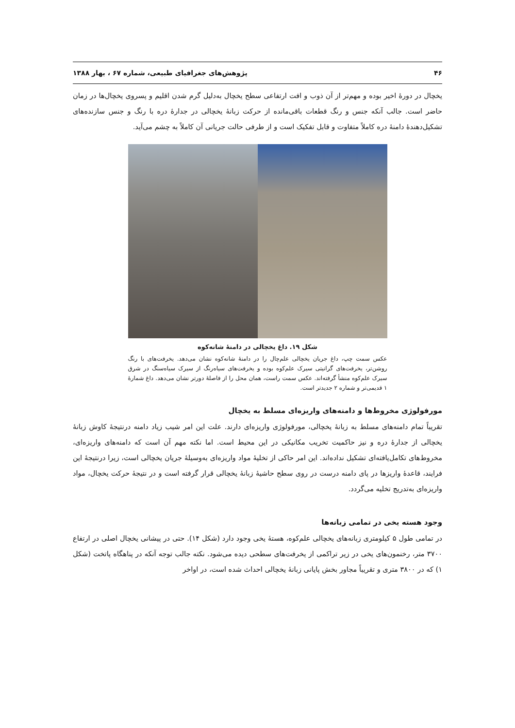۴۶ پژوهش‌های جغرافیای طبیعی، شماره ۶۷ ، بهار ۱۳۸۸
یخچال در دورهٔ اخیر بوده و مهم‌تر از آن ذوب و افت ارتفاعی سطح یخچال به‌دلیل گرم شدن اقلیم و پسروی یخچال‌ها در زمان حاضر است. جالب آنکه جنس و رنگ قطعات باقی‌مانده از حرکت زبانهٔ یخچالی در جدارهٔ دره با رنگ و جنس سازنده‌های تشکیل‌دهندهٔ دامنهٔ دره کاملاً متفاوت و قابل تفکیک است و از طرفی حالت جریانی آن کاملاً به چشم می‌آید.
شکل ۱۹. داغ یخچالی در دامنهٔ شانه‌کوه
عکس سمت چپ، داغ جریان یخچالی علم‌چال را در دامنهٔ شانه‌کوه نشان می‌دهد. یخرفت‌های با رنگ روشن‌تر، یخرفت‌های گرانیتی سیرک علم‌کوه بوده و یخرفت‌های سیاه‌رنگ از سیرک سیاه‌سنگ در شرق سیرک علم‌کوه منشأ گرفته‌اند. عکس سمت راست، همان محل را از فاصلهٔ دورتر نشان می‌دهد. داغ شمارهٔ ۱ قدیمی‌تر و شماره ۲ جدیدتر است.
مورفولوژی مخروط‌ها و دامنه‌های واریزه‌ای مسلط به یخچال
تقریباً تمام دامنه‌های مسلط به زبانهٔ یخچالی، مورفولوژی واریزه‌ای دارند. علت این امر شیب زیاد دامنه درنتیجهٔ کاوش زبانهٔ یخچالی از جدارهٔ دره و نیز حاکمیت تخریب مکانیکی در این محیط است. اما نکته مهم آن است که دامنه‌های واریزه‌ای، مخروط‌های تکامل‌یافته‌ای تشکیل نداده‌اند. این امر حاکی از تخلیهٔ مواد واریزه‌ای به‌وسیلهٔ جریان یخچالی است، زیرا درنتیجهٔ این فرایند، قاعدهٔ واریزها در پای دامنه درست در روی سطح حاشیهٔ زبانهٔ یخچالی قرار گرفته است و در نتیجهٔ حرکت یخچال، مواد واریزه‌ای به‌تدریج تخلیه می‌گردد.
وجود هسته یخی در تمامی زبانه‌ها
در تمامی طول ۵ کیلومتری زبانه‌های یخچالی علم‌کوه، هستهٔ یخی وجود دارد (شکل ۱۴). حتی در پیشانی یخچال اصلی در ارتفاع ۳۷۰۰ متر، رخنمون‌های یخی در زیر تراکمی از یخرفت‌های سطحی دیده می‌شود. نکته جالب توجه آنکه در پناهگاه پاتخت (شکل ۱) که در ۳۸۰۰ متری و تقریباً مجاور بخش پایانی زبانهٔ یخچالی احداث شده است، در اواخر